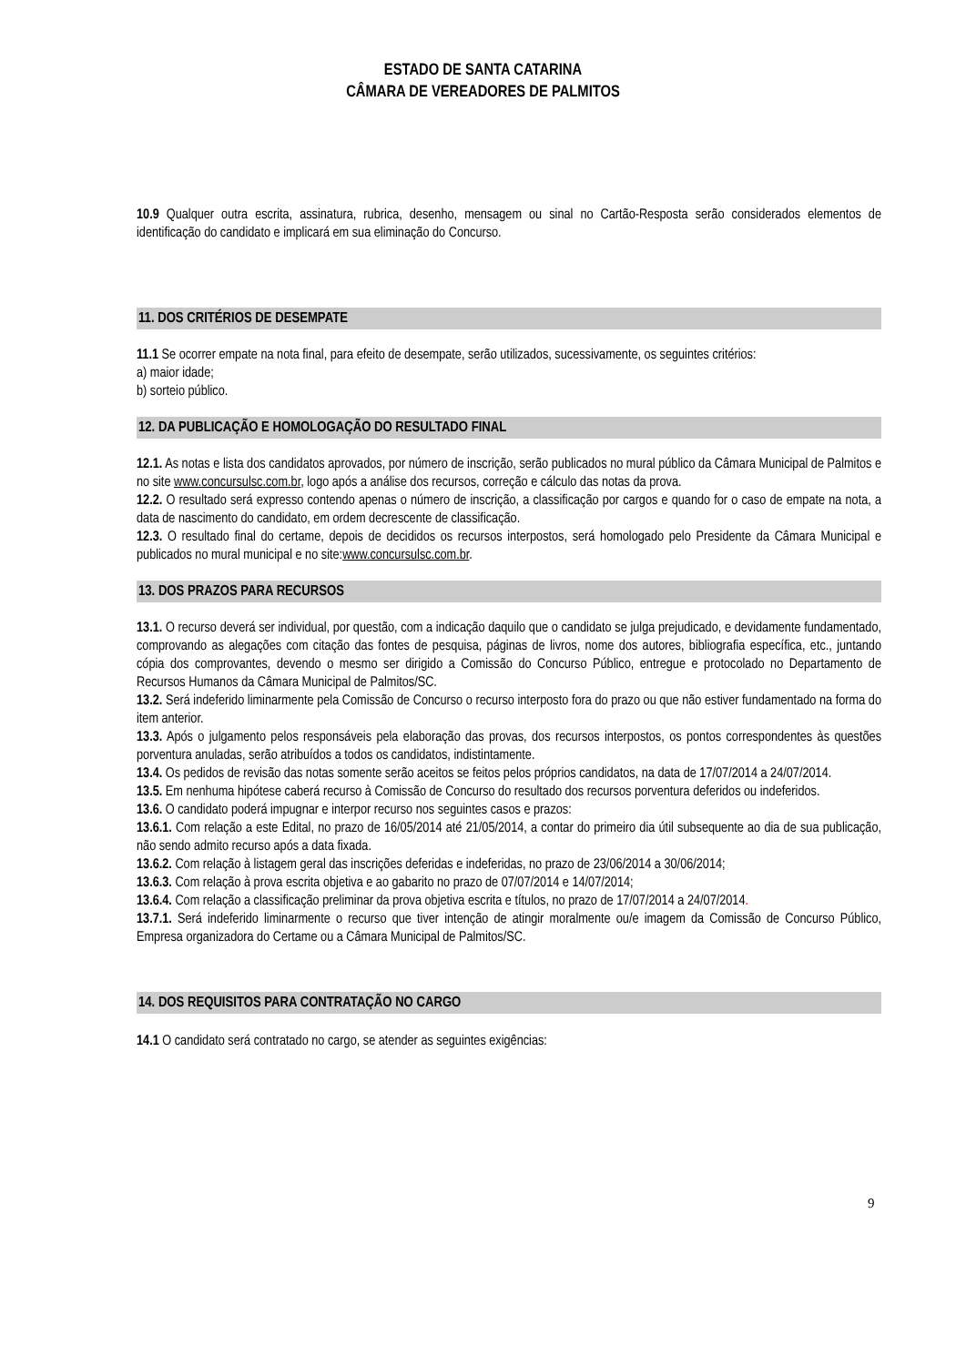ESTADO DE SANTA CATARINA
CÂMARA DE VEREADORES DE PALMITOS
10.9 Qualquer outra escrita, assinatura, rubrica, desenho, mensagem ou sinal no Cartão-Resposta serão considerados elementos de identificação do candidato e implicará em sua eliminação do Concurso.
11. DOS CRITÉRIOS DE DESEMPATE
11.1 Se ocorrer empate na nota final, para efeito de desempate, serão utilizados, sucessivamente, os seguintes critérios:
a) maior idade;
b) sorteio público.
12. DA PUBLICAÇÃO E HOMOLOGAÇÃO DO RESULTADO FINAL
12.1. As notas e lista dos candidatos aprovados, por número de inscrição, serão publicados no mural público da Câmara Municipal de Palmitos e no site www.concursulsc.com.br, logo após a análise dos recursos, correção e cálculo das notas da prova.
12.2. O resultado será expresso contendo apenas o número de inscrição, a classificação por cargos e quando for o caso de empate na nota, a data de nascimento do candidato, em ordem decrescente de classificação.
12.3. O resultado final do certame, depois de decididos os recursos interpostos, será homologado pelo Presidente da Câmara Municipal e publicados no mural municipal e no site:www.concursulsc.com.br.
13. DOS PRAZOS PARA RECURSOS
13.1. O recurso deverá ser individual, por questão, com a indicação daquilo que o candidato se julga prejudicado, e devidamente fundamentado, comprovando as alegações com citação das fontes de pesquisa, páginas de livros, nome dos autores, bibliografia específica, etc., juntando cópia dos comprovantes, devendo o mesmo ser dirigido a Comissão do Concurso Público, entregue e protocolado no Departamento de Recursos Humanos da Câmara Municipal de Palmitos/SC.
13.2. Será indeferido liminarmente pela Comissão de Concurso o recurso interposto fora do prazo ou que não estiver fundamentado na forma do item anterior.
13.3. Após o julgamento pelos responsáveis pela elaboração das provas, dos recursos interpostos, os pontos correspondentes às questões porventura anuladas, serão atribuídos a todos os candidatos, indistintamente.
13.4. Os pedidos de revisão das notas somente serão aceitos se feitos pelos próprios candidatos, na data de 17/07/2014 a 24/07/2014.
13.5. Em nenhuma hipótese caberá recurso à Comissão de Concurso do resultado dos recursos porventura deferidos ou indeferidos.
13.6. O candidato poderá impugnar e interpor recurso nos seguintes casos e prazos:
13.6.1. Com relação a este Edital, no prazo de 16/05/2014 até 21/05/2014, a contar do primeiro dia útil subsequente ao dia de sua publicação, não sendo admito recurso após a data fixada.
13.6.2. Com relação à listagem geral das inscrições deferidas e indeferidas, no prazo de 23/06/2014 a 30/06/2014;
13.6.3. Com relação à prova escrita objetiva e ao gabarito no prazo de 07/07/2014 e 14/07/2014;
13.6.4. Com relação a classificação preliminar da prova objetiva escrita e títulos, no prazo de 17/07/2014 a 24/07/2014.
13.7.1. Será indeferido liminarmente o recurso que tiver intenção de atingir moralmente ou/e imagem da Comissão de Concurso Público, Empresa organizadora do Certame ou a Câmara Municipal de Palmitos/SC.
14. DOS REQUISITOS PARA CONTRATAÇÃO NO CARGO
14.1 O candidato será contratado no cargo, se atender as seguintes exigências:
9